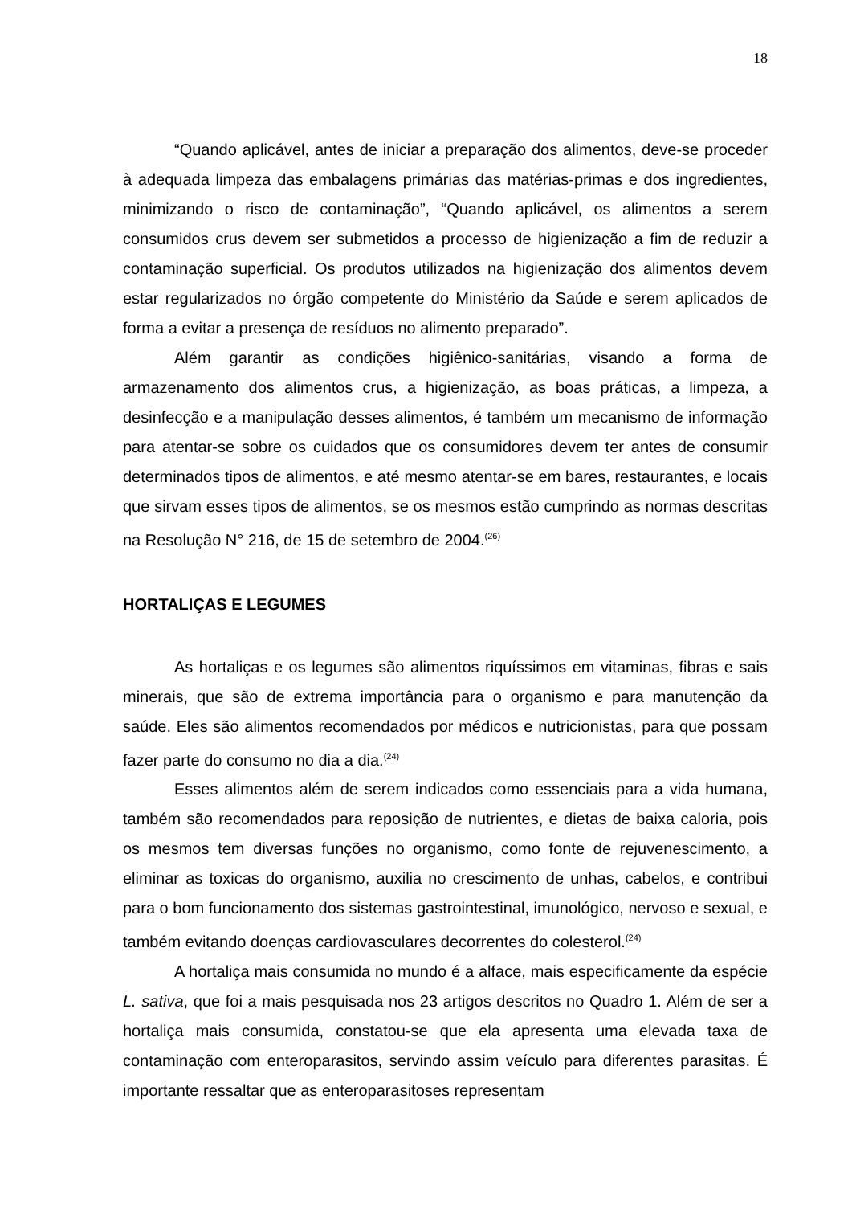18
“Quando aplicável, antes de iniciar a preparação dos alimentos, deve-se proceder à adequada limpeza das embalagens primárias das matérias-primas e dos ingredientes, minimizando o risco de contaminação”, “Quando aplicável, os alimentos a serem consumidos crus devem ser submetidos a processo de higienização a fim de reduzir a contaminação superficial. Os produtos utilizados na higienização dos alimentos devem estar regularizados no órgão competente do Ministério da Saúde e serem aplicados de forma a evitar a presença de resíduos no alimento preparado”.
Além garantir as condições higiênico-sanitárias, visando a forma de armazenamento dos alimentos crus, a higienização, as boas práticas, a limpeza, a desinfecção e a manipulação desses alimentos, é também um mecanismo de informação para atentar-se sobre os cuidados que os consumidores devem ter antes de consumir determinados tipos de alimentos, e até mesmo atentar-se em bares, restaurantes, e locais que sirvam esses tipos de alimentos, se os mesmos estão cumprindo as normas descritas na Resolução N° 216, de 15 de setembro de 2004.<sup>(26)</sup>
HORTALIÇAS E LEGUMES
As hortaliças e os legumes são alimentos riquíssimos em vitaminas, fibras e sais minerais, que são de extrema importância para o organismo e para manutenção da saúde. Eles são alimentos recomendados por médicos e nutricionistas, para que possam fazer parte do consumo no dia a dia.<sup>(24)</sup>
Esses alimentos além de serem indicados como essenciais para a vida humana, também são recomendados para reposição de nutrientes, e dietas de baixa caloria, pois os mesmos tem diversas funções no organismo, como fonte de rejuvenescimento, a eliminar as toxicas do organismo, auxilia no crescimento de unhas, cabelos, e contribui para o bom funcionamento dos sistemas gastrointestinal, imunológico, nervoso e sexual, e também evitando doenças cardiovasculares decorrentes do colesterol.<sup>(24)</sup>
A hortaliça mais consumida no mundo é a alface, mais especificamente da espécie L. sativa, que foi a mais pesquisada nos 23 artigos descritos no Quadro 1. Além de ser a hortaliça mais consumida, constatou-se que ela apresenta uma elevada taxa de contaminação com enteroparasitos, servindo assim veículo para diferentes parasitas. É importante ressaltar que as enteroparasitoses representam